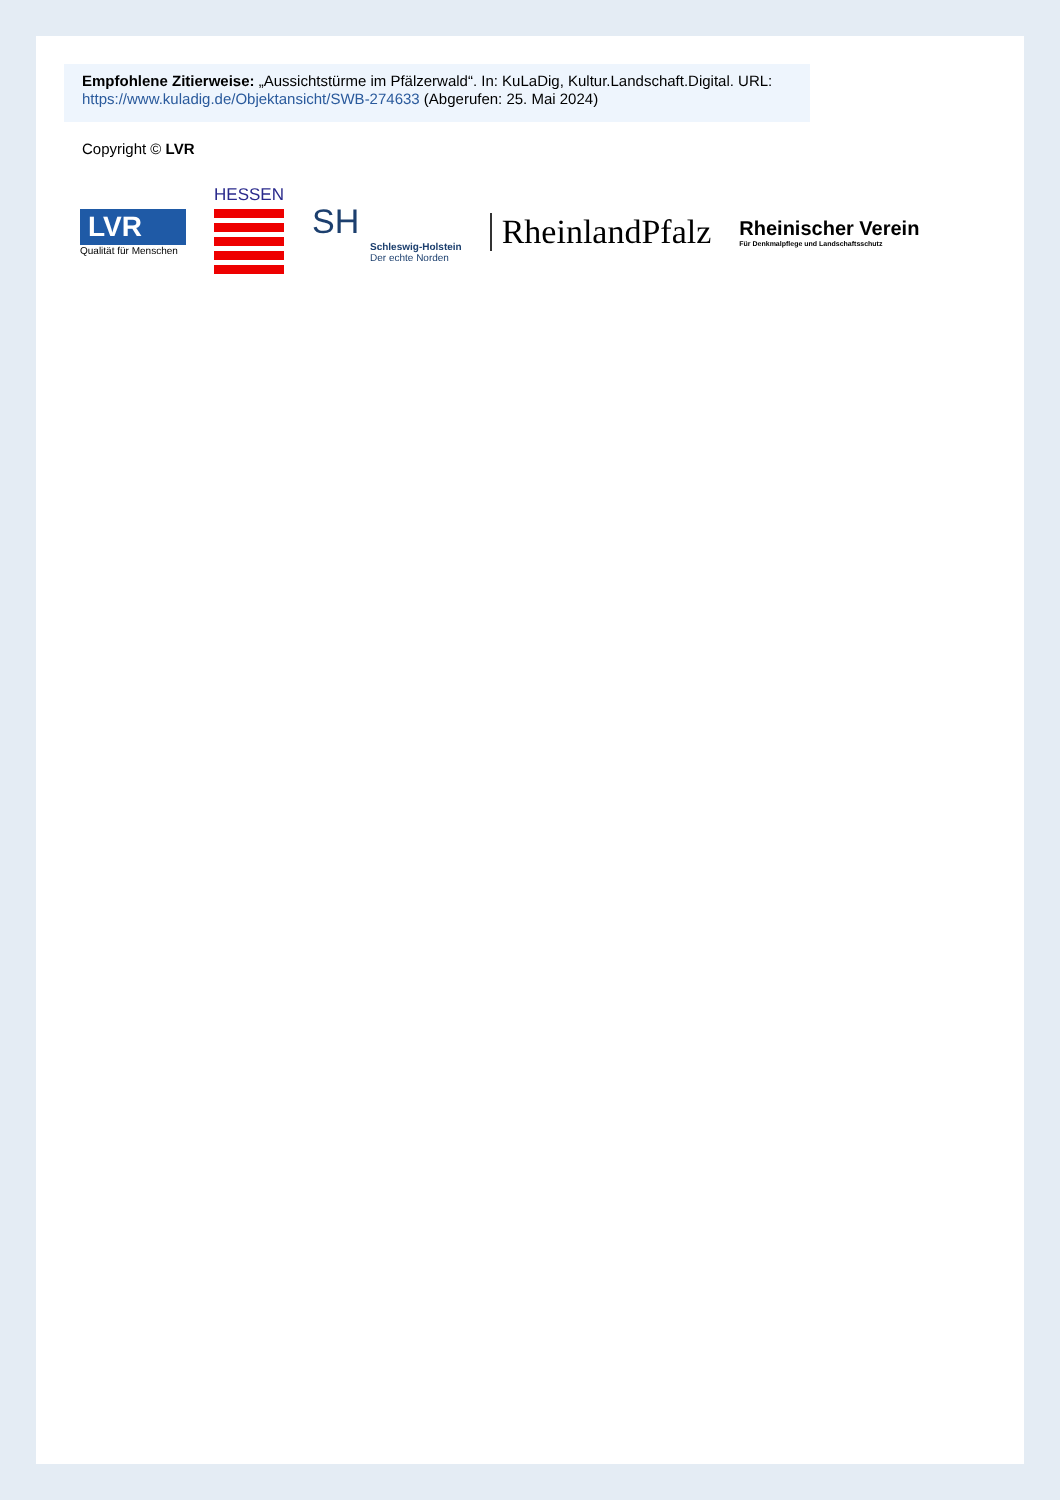Empfohlene Zitierweise: „Aussichtstürme im Pfälzerwald“. In: KuLaDig, Kultur.Landschaft.Digital. URL: https://www.kuladig.de/Objektansicht/SWB-274633 (Abgerufen: 25. Mai 2024)
Copyright © LVR
LVR
Qualität für Menschen
HESSEN
SH
Schleswig-Holstein
Der echte Norden
RheinlandPfalz
Rheinischer Verein
Für Denkmalpflege und Landschaftsschutz